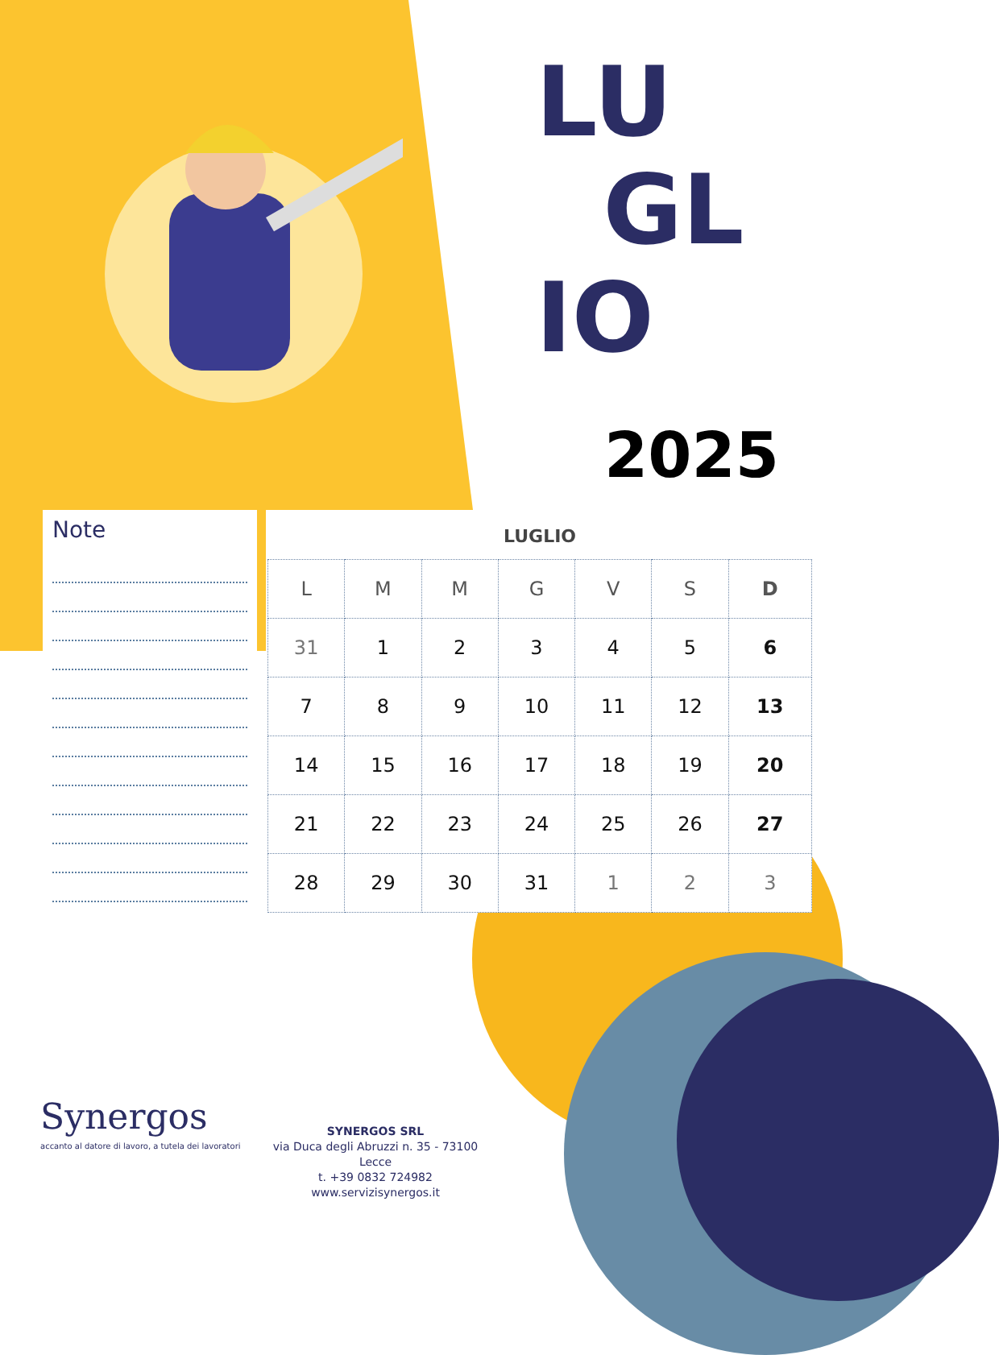LU
GL
IO
2025
Note
LUGLIO
| L | M | M | G | V | S | D |
| --- | --- | --- | --- | --- | --- | --- |
| 31 | 1 | 2 | 3 | 4 | 5 | 6 |
| 7 | 8 | 9 | 10 | 11 | 12 | 13 |
| 14 | 15 | 16 | 17 | 18 | 19 | 20 |
| 21 | 22 | 23 | 24 | 25 | 26 | 27 |
| 28 | 29 | 30 | 31 | 1 | 2 | 3 |
Synergos
accanto al datore di lavoro, a tutela dei lavoratori
SYNERGOS SRL
via Duca degli Abruzzi n. 35 - 73100 Lecce
t. +39 0832 724982 www.servizisynergos.it